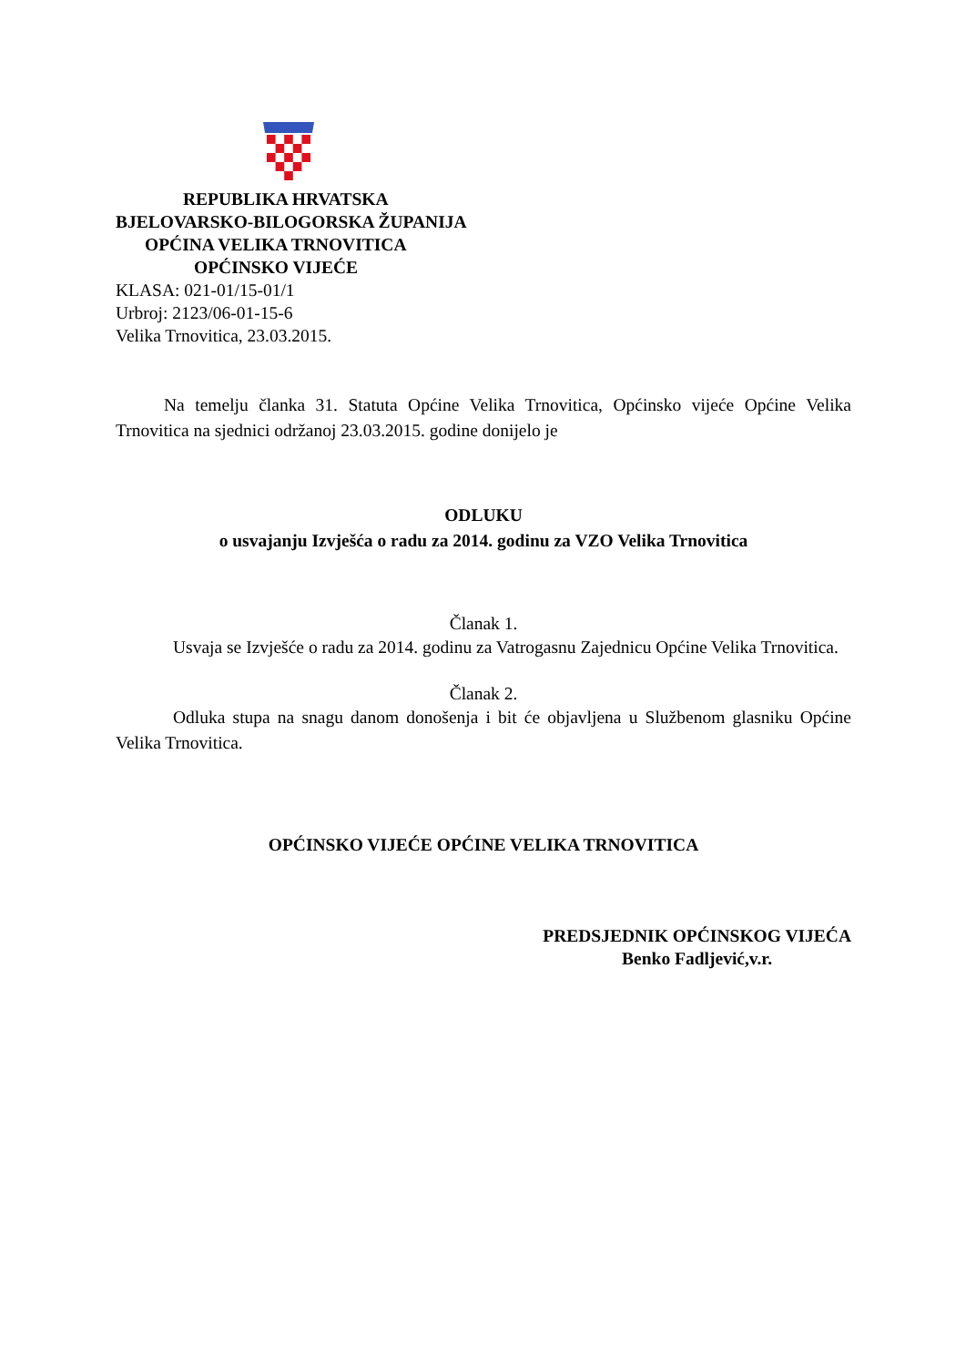REPUBLIKA HRVATSKA
BJELOVARSKO-BILOGORSKA ŽUPANIJA
OPĆINA VELIKA TRNOVITICA
OPĆINSKO VIJEĆE
KLASA: 021-01/15-01/1
Urbroj: 2123/06-01-15-6
Velika Trnovitica, 23.03.2015.
Na temelju članka 31. Statuta Općine Velika Trnovitica, Općinsko vijeće Općine Velika Trnovitica na sjednici održanoj 23.03.2015. godine donijelo je
ODLUKU
o usvajanju Izvješća o radu za 2014. godinu za VZO Velika Trnovitica
Članak 1.
Usvaja se Izvješće o radu za 2014. godinu za Vatrogasnu Zajednicu Općine Velika Trnovitica.
Članak 2.
Odluka stupa na snagu danom donošenja i bit će objavljena u Službenom glasniku Općine Velika Trnovitica.
OPĆINSKO VIJEĆE OPĆINE VELIKA TRNOVITICA
PREDSJEDNIK OPĆINSKOG VIJEĆA
Benko Fadljević,v.r.